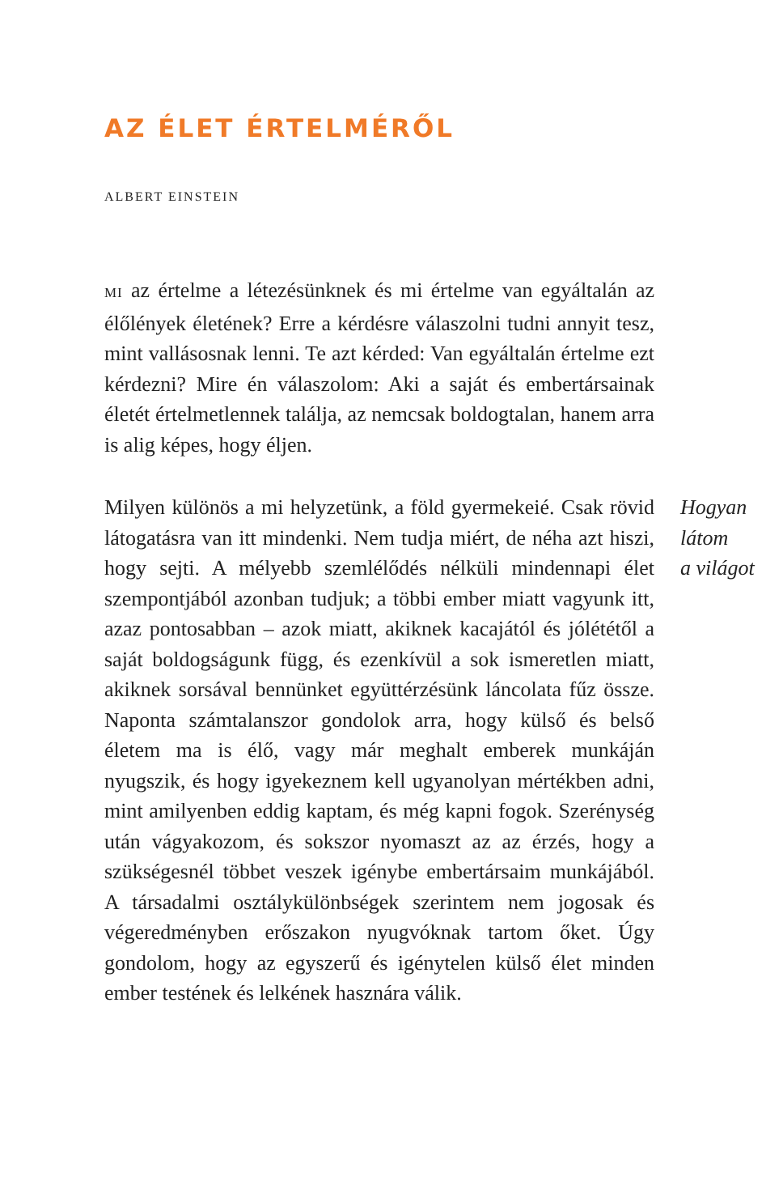AZ ÉLET ÉRTELMÉRŐL
ALBERT EINSTEIN
MI az értelme a létezésünknek és mi értelme van egyáltalán az élőlények életének? Erre a kérdésre válaszolni tudni annyit tesz, mint vallásosnak lenni. Te azt kérded: Van egyáltalán értelme ezt kérdezni? Mire én válaszolom: Aki a saját és embertársainak életét értelmetlennek találja, az nemcsak boldogtalan, hanem arra is alig képes, hogy éljen.
Milyen különös a mi helyzetünk, a föld gyermekeié. Csak rövid látogatásra van itt mindenki. Nem tudja miért, de néha azt hiszi, hogy sejti. A mélyebb szemlélődés nélküli mindennapi élet szempontjából azonban tudjuk; a többi ember miatt vagyunk itt, azaz pontosabban – azok miatt, akiknek kacajától és jólététől a saját boldogságunk függ, és ezenkívül a sok ismeretlen miatt, akiknek sorsával bennünket együttérzésünk láncolata fűz össze. Naponta számtalanszor gondolok arra, hogy külső és belső életem ma is élő, vagy már meghalt emberek munkáján nyugszik, és hogy igyekeznem kell ugyanolyan mértékben adni, mint amilyenben eddig kaptam, és még kapni fogok. Szerénység után vágyakozom, és sokszor nyomaszt az az érzés, hogy a szükségesnél többet veszek igénybe embertársaim munkájából. A társadalmi osztálykülönbségek szerintem nem jogosak és végeredményben erőszakon nyugvóknak tartom őket. Úgy gondolom, hogy az egyszerű és igénytelen külső élet minden ember testének és lelkének hasznára válik.
Hogyan
látom
a világot